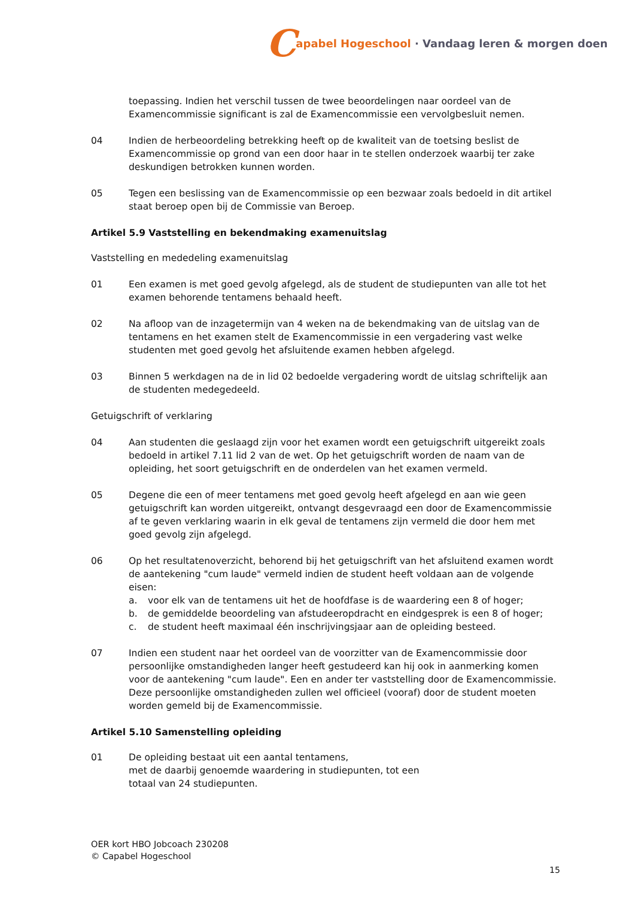Capabel Hogeschool · Vandaag leren & morgen doen
toepassing. Indien het verschil tussen de twee beoordelingen naar oordeel van de Examencommissie significant is zal de Examencommissie een vervolgbesluit nemen.
04 Indien de herbeoordeling betrekking heeft op de kwaliteit van de toetsing beslist de Examencommissie op grond van een door haar in te stellen onderzoek waarbij ter zake deskundigen betrokken kunnen worden.
05 Tegen een beslissing van de Examencommissie op een bezwaar zoals bedoeld in dit artikel staat beroep open bij de Commissie van Beroep.
Artikel 5.9 Vaststelling en bekendmaking examenuitslag
Vaststelling en mededeling examenuitslag
01 Een examen is met goed gevolg afgelegd, als de student de studiepunten van alle tot het examen behorende tentamens behaald heeft.
02 Na afloop van de inzagetermijn van 4 weken na de bekendmaking van de uitslag van de tentamens en het examen stelt de Examencommissie in een vergadering vast welke studenten met goed gevolg het afsluitende examen hebben afgelegd.
03 Binnen 5 werkdagen na de in lid 02 bedoelde vergadering wordt de uitslag schriftelijk aan de studenten medegedeeld.
Getuigschrift of verklaring
04 Aan studenten die geslaagd zijn voor het examen wordt een getuigschrift uitgereikt zoals bedoeld in artikel 7.11 lid 2 van de wet. Op het getuigschrift worden de naam van de opleiding, het soort getuigschrift en de onderdelen van het examen vermeld.
05 Degene die een of meer tentamens met goed gevolg heeft afgelegd en aan wie geen getuigschrift kan worden uitgereikt, ontvangt desgevraagd een door de Examencommissie af te geven verklaring waarin in elk geval de tentamens zijn vermeld die door hem met goed gevolg zijn afgelegd.
06 Op het resultatenoverzicht, behorend bij het getuigschrift van het afsluitend examen wordt de aantekening "cum laude" vermeld indien de student heeft voldaan aan de volgende eisen:
a. voor elk van de tentamens uit het de hoofdfase is de waardering een 8 of hoger;
b. de gemiddelde beoordeling van afstudeeropdracht en eindgesprek is een 8 of hoger;
c. de student heeft maximaal één inschrijvingsjaar aan de opleiding besteed.
07 Indien een student naar het oordeel van de voorzitter van de Examencommissie door persoonlijke omstandigheden langer heeft gestudeerd kan hij ook in aanmerking komen voor de aantekening "cum laude". Een en ander ter vaststelling door de Examencommissie. Deze persoonlijke omstandigheden zullen wel officieel (vooraf) door de student moeten worden gemeld bij de Examencommissie.
Artikel 5.10 Samenstelling opleiding
01 De opleiding bestaat uit een aantal tentamens,
met de daarbij genoemde waardering in studiepunten, tot een
totaal van 24 studiepunten.
OER kort HBO Jobcoach 230208
© Capabel Hogeschool
15